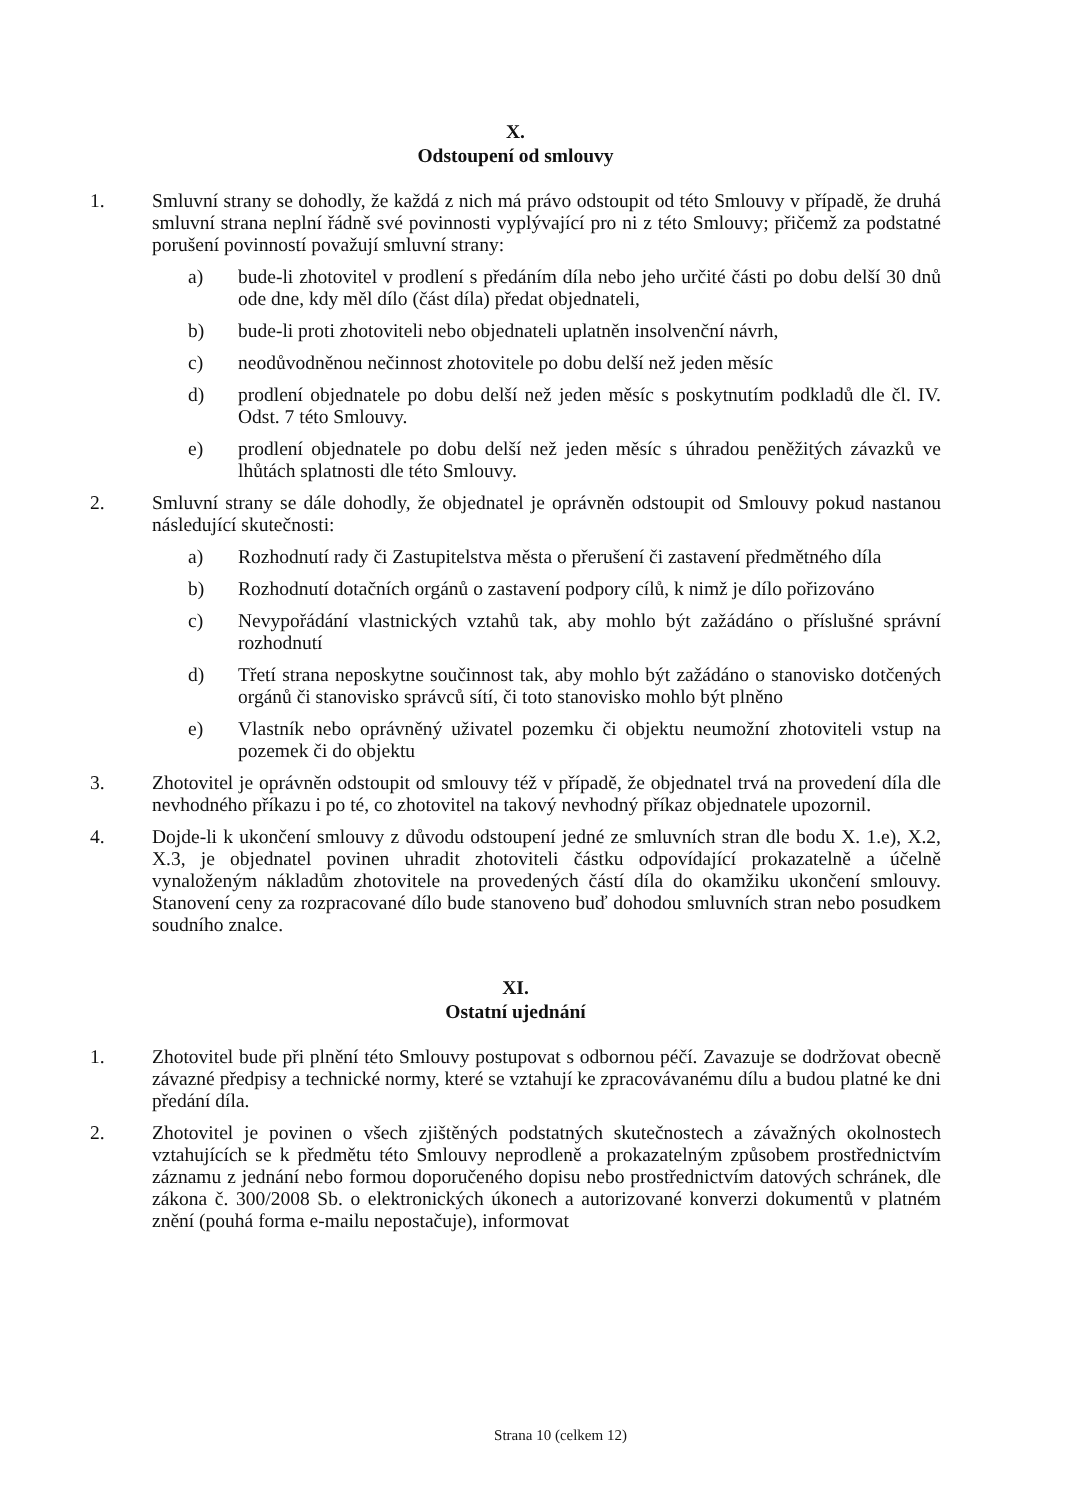X.
Odstoupení od smlouvy
1. Smluvní strany se dohodly, že každá z nich má právo odstoupit od této Smlouvy v případě, že druhá smluvní strana neplní řádně své povinnosti vyplývající pro ni z této Smlouvy; přičemž za podstatné porušení povinností považují smluvní strany:
a) bude-li zhotovitel v prodlení s předáním díla nebo jeho určité části po dobu delší 30 dnů ode dne, kdy měl dílo (část díla) předat objednateli,
b) bude-li proti zhotoviteli nebo objednateli uplatněn insolvenční návrh,
c) neodůvodněnou nečinnost zhotovitele po dobu delší než jeden měsíc
d) prodlení objednatele po dobu delší než jeden měsíc s poskytnutím podkladů dle čl. IV. Odst. 7 této Smlouvy.
e) prodlení objednatele po dobu delší než jeden měsíc s úhradou peněžitých závazků ve lhůtách splatnosti dle této Smlouvy.
2. Smluvní strany se dále dohodly, že objednatel je oprávněn odstoupit od Smlouvy pokud nastanou následující skutečnosti:
a) Rozhodnutí rady či Zastupitelstva města o přerušení či zastavení předmětného díla
b) Rozhodnutí dotačních orgánů o zastavení podpory cílů, k nimž je dílo pořizováno
c) Nevypořádání vlastnických vztahů tak, aby mohlo být zažádáno o příslušné správní rozhodnutí
d) Třetí strana neposkytne součinnost tak, aby mohlo být zažádáno o stanovisko dotčených orgánů či stanovisko správců sítí, či toto stanovisko mohlo být plněno
e) Vlastník nebo oprávněný uživatel pozemku či objektu neumožní zhotoviteli vstup na pozemek či do objektu
3. Zhotovitel je oprávněn odstoupit od smlouvy též v případě, že objednatel trvá na provedení díla dle nevhodného příkazu i po té, co zhotovitel na takový nevhodný příkaz objednatele upozornil.
4. Dojde-li k ukončení smlouvy z důvodu odstoupení jedné ze smluvních stran dle bodu X. 1.e), X.2, X.3, je objednatel povinen uhradit zhotoviteli částku odpovídající prokazatelně a účelně vynaloženým nákladům zhotovitele na provedených částí díla do okamžiku ukončení smlouvy. Stanovení ceny za rozpracované dílo bude stanoveno buď dohodou smluvních stran nebo posudkem soudního znalce.
XI.
Ostatní ujednání
1. Zhotovitel bude při plnění této Smlouvy postupovat s odbornou péčí. Zavazuje se dodržovat obecně závazné předpisy a technické normy, které se vztahují ke zpracovávanému dílu a budou platné ke dni předání díla.
2. Zhotovitel je povinen o všech zjištěných podstatných skutečnostech a závažných okolnostech vztahujících se k předmětu této Smlouvy neprodleně a prokazatelným způsobem prostřednictvím záznamu z jednání nebo formou doporučeného dopisu nebo prostřednictvím datových schránek, dle zákona č. 300/2008 Sb. o elektronických úkonech a autorizované konverzi dokumentů v platném znění (pouhá forma e-mailu nepostačuje), informovat
Strana 10 (celkem 12)